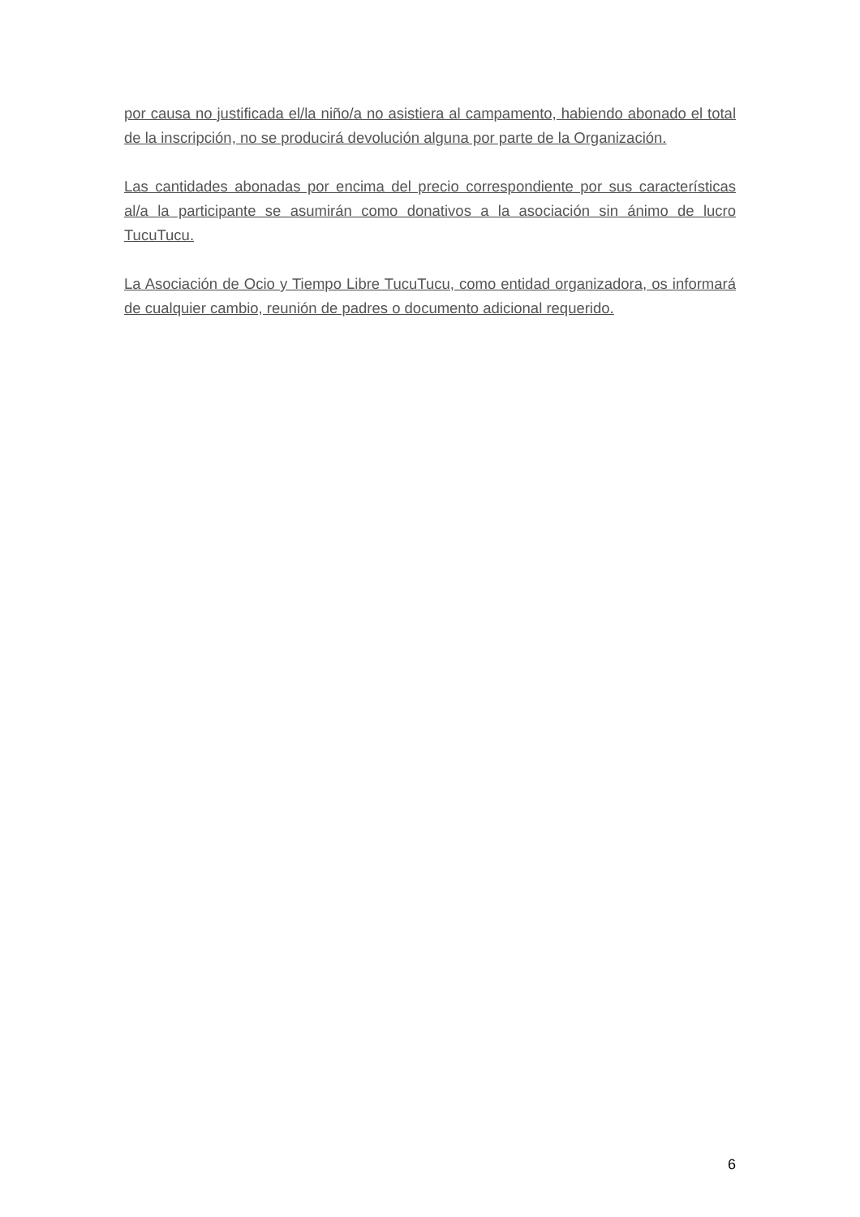por causa no justificada el/la niño/a no asistiera al campamento, habiendo abonado el total de la inscripción, no se producirá devolución alguna por parte de la Organización.
Las cantidades abonadas por encima del precio correspondiente por sus características al/a la participante se asumirán como donativos a la asociación sin ánimo de lucro TucuTucu.
La Asociación de Ocio y Tiempo Libre TucuTucu, como entidad organizadora, os informará de cualquier cambio, reunión de padres o documento adicional requerido.
6